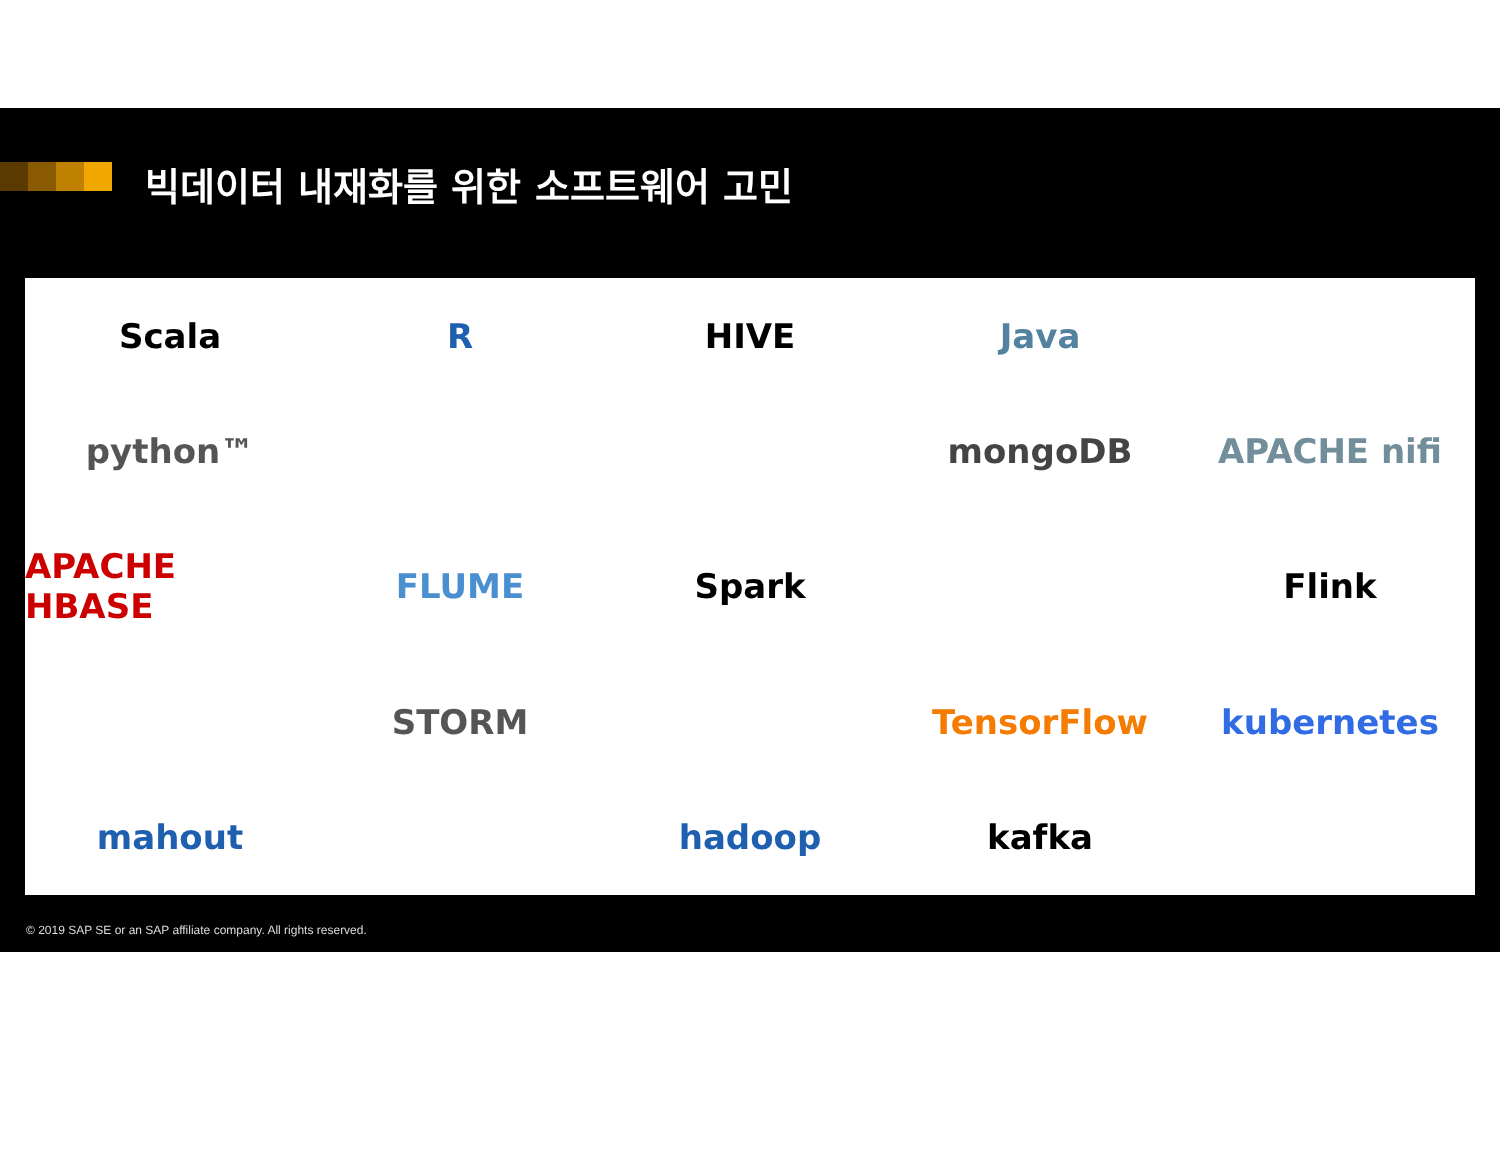빅데이터 내재화를 위한 소프트웨어 고민
Scala
R
HIVE
Java
python™
mongoDB
APACHE nifi
APACHE HBASE
FLUME
Spark
Flink
STORM
TensorFlow
kubernetes
mahout
hadoop
kafka
© 2019 SAP SE or an SAP affiliate company. All rights reserved.